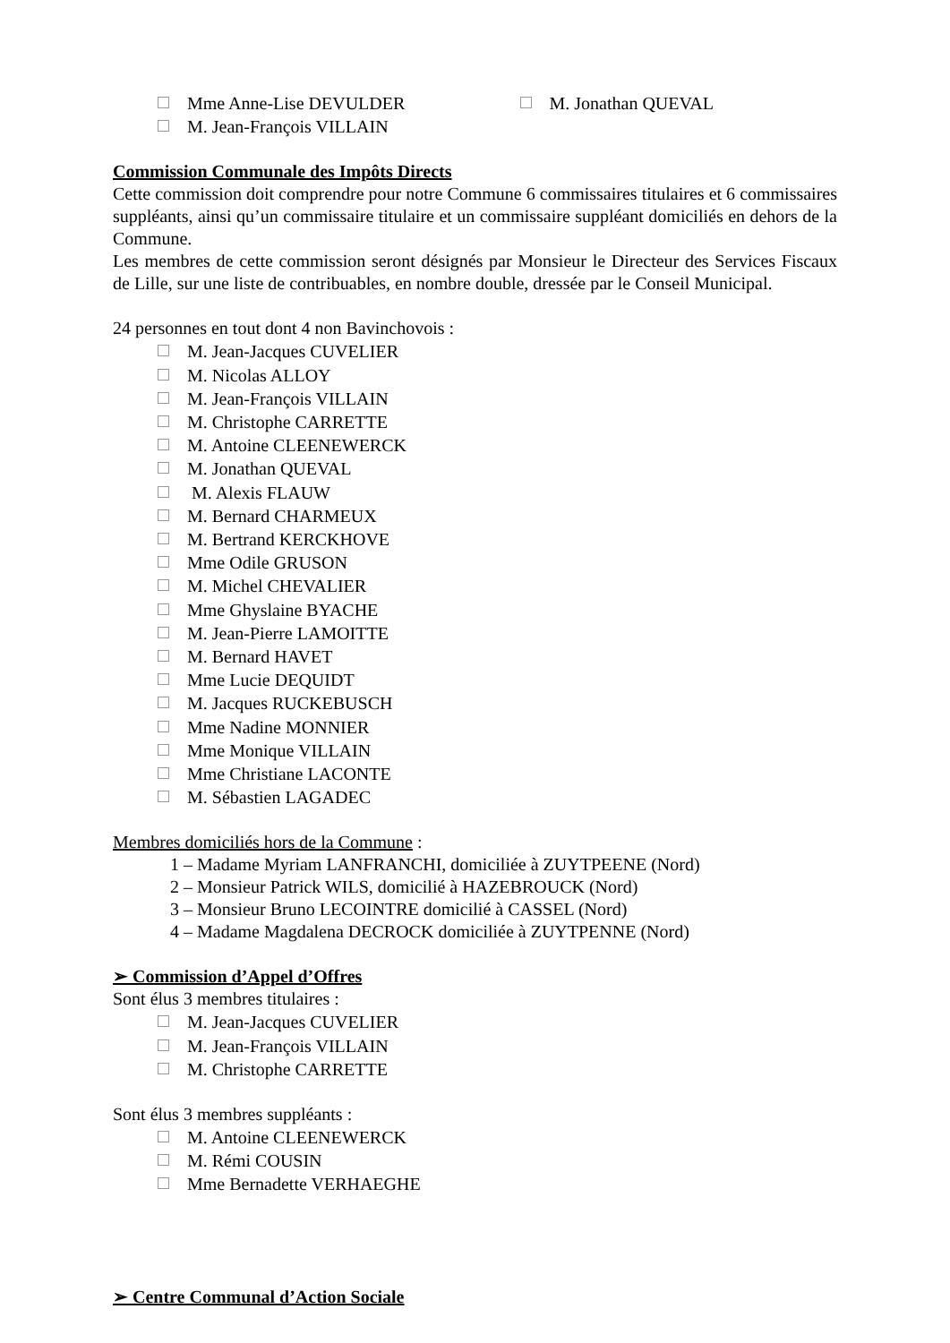Mme Anne-Lise DEVULDER M. Jonathan QUEVAL
M. Jean-François VILLAIN
Commission Communale des Impôts Directs
Cette commission doit comprendre pour notre Commune 6 commissaires titulaires et 6 commissaires suppléants, ainsi qu’un commissaire titulaire et un commissaire suppléant domiciliés en dehors de la Commune.
Les membres de cette commission seront désignés par Monsieur le Directeur des Services Fiscaux de Lille, sur une liste de contribuables, en nombre double, dressée par le Conseil Municipal.
24 personnes en tout dont 4 non Bavinchovois :
M. Jean-Jacques CUVELIER
M. Nicolas ALLOY
M. Jean-François VILLAIN
M. Christophe CARRETTE
M. Antoine CLEENEWERCK
M. Jonathan QUEVAL
M. Alexis FLAUW
M. Bernard CHARMEUX
M. Bertrand KERCKHOVE
Mme Odile GRUSON
M. Michel CHEVALIER
Mme Ghyslaine BYACHE
M. Jean-Pierre LAMOITTE
M. Bernard HAVET
Mme Lucie DEQUIDT
M. Jacques RUCKEBUSCH
Mme Nadine MONNIER
Mme Monique VILLAIN
Mme Christiane LACONTE
M. Sébastien LAGADEC
Membres domiciliés hors de la Commune :
1 – Madame Myriam LANFRANCHI, domiciliée à ZUYTPEENE (Nord)
2 – Monsieur Patrick WILS, domicilié à HAZEBROUCK (Nord)
3 – Monsieur Bruno LECOINTRE domicilié à CASSEL (Nord)
4 – Madame Magdalena DECROCK domiciliée à ZUYTPENNE (Nord)
➢ Commission d’Appel d’Offres
Sont élus 3 membres titulaires :
M. Jean-Jacques CUVELIER
M. Jean-François VILLAIN
M. Christophe CARRETTE
Sont élus 3 membres suppléants :
M. Antoine CLEENEWERCK
M. Rémi COUSIN
Mme Bernadette VERHAEGHE
➢ Centre Communal d’Action Sociale